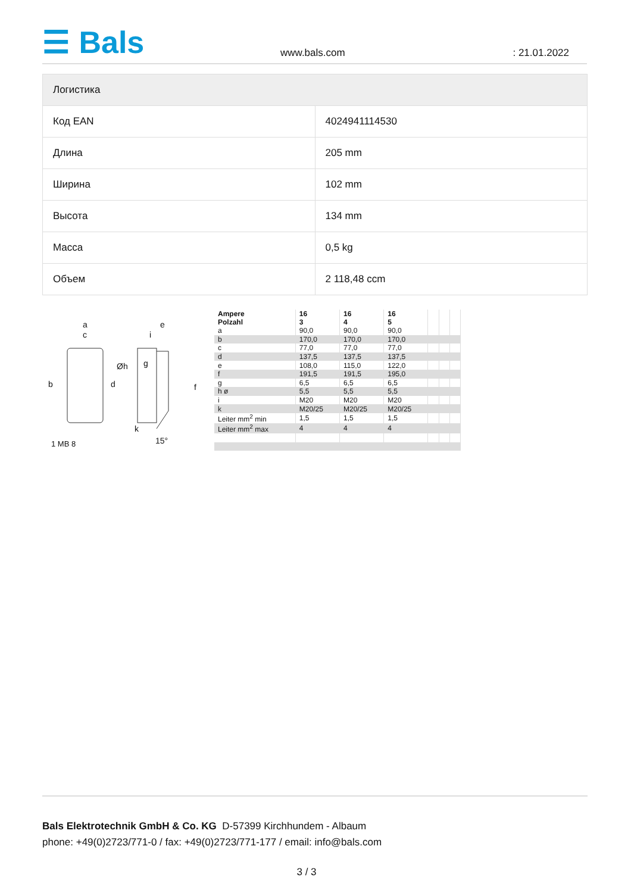☰ Bals
www.bals.com : 21.01.2022
| Логистика | |
| --- | --- |
| Код EAN | 4024941114530 |
| Длина | 205 mm |
| Ширина | 102 mm |
| Высота | 134 mm |
| Масса | 0,5 kg |
| Объем | 2 118,48 ccm |
a
c
e
i
b
d
Øh
g
f
k
15°
1 MB 8
| Ampere Polzahl | 16 3 | 16 4 | 16 5 | | | |
| --- | --- | --- | --- | --- | --- | --- |
| a | 90,0 | 90,0 | 90,0 | | | |
| b | 170,0 | 170,0 | 170,0 | | | |
| c | 77,0 | 77,0 | 77,0 | | | |
| d | 137,5 | 137,5 | 137,5 | | | |
| e | 108,0 | 115,0 | 122,0 | | | |
| f | 191,5 | 191,5 | 195,0 | | | |
| g | 6,5 | 6,5 | 6,5 | | | |
| h ø | 5,5 | 5,5 | 5,5 | | | |
| i | M20 | M20 | M20 | | | |
| k | M20/25 | M20/25 | M20/25 | | | |
| Leiter mm<sup>2</sup> min | 1,5 | 1,5 | 1,5 | | | |
| Leiter mm<sup>2</sup> max | 4 | 4 | 4 | | | |
Bals Elektrotechnik GmbH & Co. KG D-57399 Kirchhundem - Albaum
phone: +49(0)2723/771-0 / fax: +49(0)2723/771-177 / email: info@bals.com
3 / 3